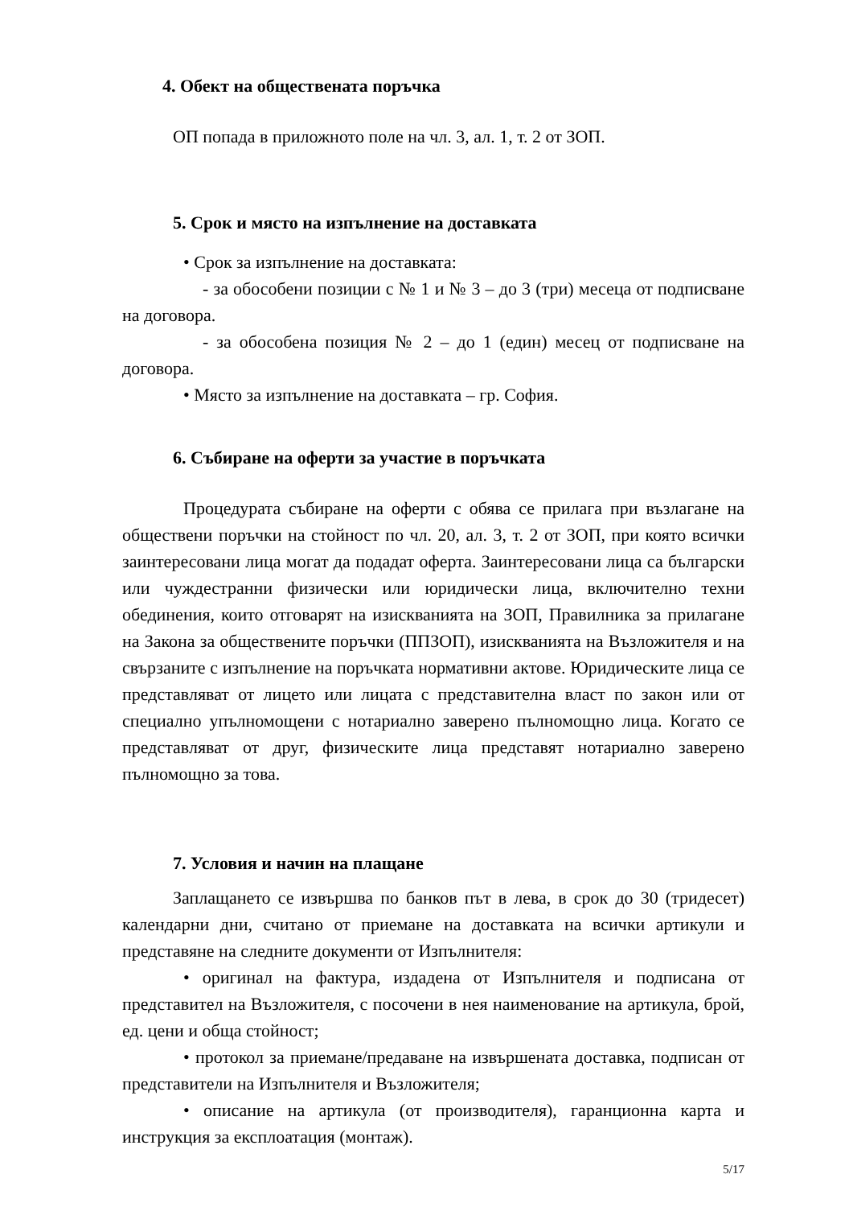4. Обект на обществената поръчка
ОП попада в приложното поле на чл. 3, ал. 1, т. 2 от ЗОП.
5. Срок и място на изпълнение на доставката
• Срок за изпълнение на доставката:
- за обособени позиции с № 1 и № 3 – до 3 (три) месеца от подписване на договора.
- за обособена позиция № 2 – до 1 (един) месец от подписване на договора.
• Място за изпълнение на доставката – гр. София.
6. Събиране на оферти за участие в поръчката
Процедурата събиране на оферти с обява се прилага при възлагане на обществени поръчки на стойност по чл. 20, ал. 3, т. 2 от ЗОП, при която всички заинтересовани лица могат да подадат оферта. Заинтересовани лица са български или чуждестранни физически или юридически лица, включително техни обединения, които отговарят на изискванията на ЗОП, Правилника за прилагане на Закона за обществените поръчки (ППЗОП), изискванията на Възложителя и на свързаните с изпълнение на поръчката нормативни актове. Юридическите лица се представляват от лицето или лицата с представителна власт по закон или от специално упълномощени с нотариално заверено пълномощно лица. Когато се представляват от друг, физическите лица представят нотариално заверено пълномощно за това.
7. Условия и начин на плащане
Заплащането се извършва по банков път в лева, в срок до 30 (тридесет) календарни дни, считано от приемане на доставката на всички артикули и представяне на следните документи от Изпълнителя:
• оригинал на фактура, издадена от Изпълнителя и подписана от представител на Възложителя, с посочени в нея наименование на артикула, брой, ед. цени и обща стойност;
• протокол за приемане/предаване на извършената доставка, подписан от представители на Изпълнителя и Възложителя;
• описание на артикула (от производителя), гаранционна карта и инструкция за експлоатация (монтаж).
5/17